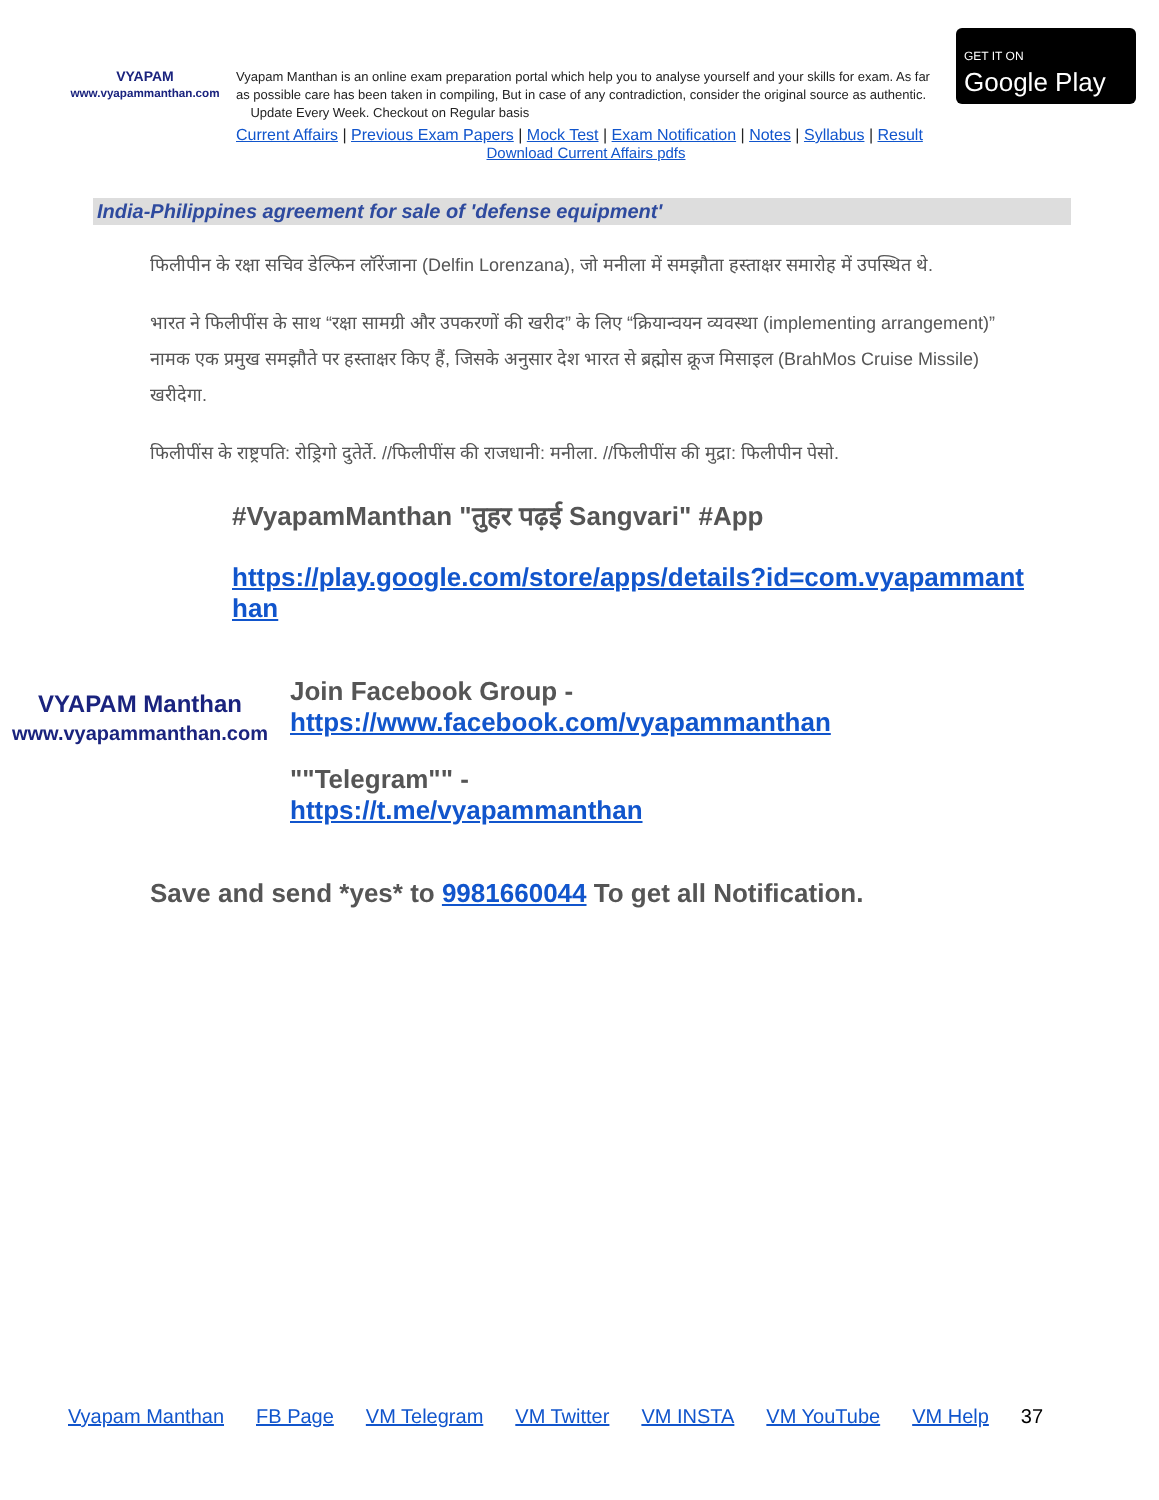VYAPAM
www.vyapammanthan.com
Vyapam Manthan is an online exam preparation portal which help you to analyse yourself and your skills for exam. As far as possible care has been taken in compiling, But in case of any contradiction, consider the original source as authentic. Update Every Week. Checkout on Regular basis
Current Affairs | Previous Exam Papers | Mock Test | Exam Notification | Notes | Syllabus | Result
Download Current Affairs pdfs
GET IT ON
Google Play
India-Philippines agreement for sale of 'defense equipment'
फिलीपीन के रक्षा सचिव डेल्फिन लॉरेंजाना (Delfin Lorenzana), जो मनीला में समझौता हस्ताक्षर समारोह में उपस्थित थे.
भारत ने फिलीपींस के साथ “रक्षा सामग्री और उपकरणों की खरीद” के लिए “क्रियान्वयन व्यवस्था (implementing arrangement)” नामक एक प्रमुख समझौते पर हस्ताक्षर किए हैं, जिसके अनुसार देश भारत से ब्रह्मोस क्रूज मिसाइल (BrahMos Cruise Missile) खरीदेगा.
फिलीपींस के राष्ट्रपति: रोड्रिगो दुतेर्ते. //फिलीपींस की राजधानी: मनीला. //फिलीपींस की मुद्रा: फिलीपीन पेसो.
#VyapamManthan "तुहर पढ़ई Sangvari" #App
https://play.google.com/store/apps/details?id=com.vyapammanthan
VYAPAM Manthan
www.vyapammanthan.com
Join Facebook Group -
https://www.facebook.com/vyapammanthan
""Telegram"" -
https://t.me/vyapammanthan
Save and send *yes* to 9981660044 To get all Notification.
Vyapam Manthan FB Page VM Telegram VM Twitter VM INSTA VM YouTube VM Help 37